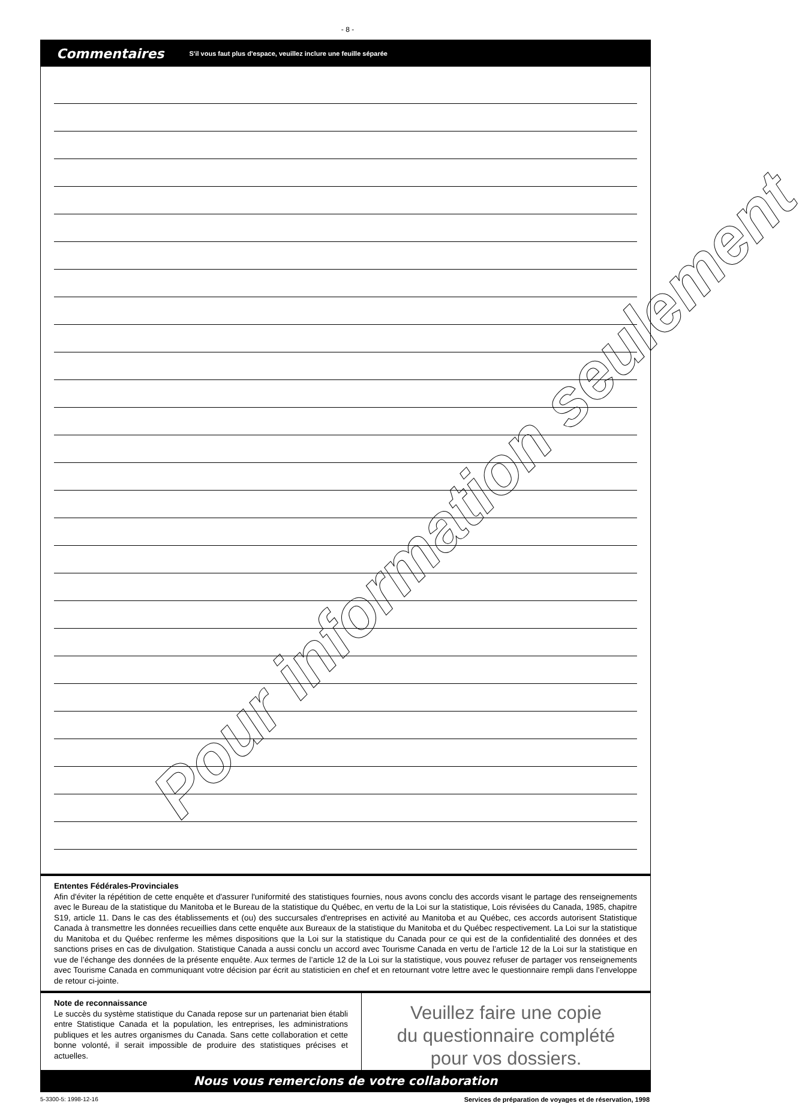- 8 -
Commentaires S'il vous faut plus d'espace, veuillez inclure une feuille séparée
Ententes Fédérales-Provinciales
Afin d'éviter la répétition de cette enquête et d'assurer l'uniformité des statistiques fournies, nous avons conclu des accords visant le partage des renseignements avec le Bureau de la statistique du Manitoba et le Bureau de la statistique du Québec, en vertu de la Loi sur la statistique, Lois révisées du Canada, 1985, chapitre S19, article 11. Dans le cas des établissements et (ou) des succursales d'entreprises en activité au Manitoba et au Québec, ces accords autorisent Statistique Canada à transmettre les données recueillies dans cette enquête aux Bureaux de la statistique du Manitoba et du Québec respectivement. La Loi sur la statistique du Manitoba et du Québec renferme les mêmes dispositions que la Loi sur la statistique du Canada pour ce qui est de la confidentialité des données et des sanctions prises en cas de divulgation. Statistique Canada a aussi conclu un accord avec Tourisme Canada en vertu de l’article 12 de la Loi sur la statistique en vue de l’échange des données de la présente enquête. Aux termes de l’article 12 de la Loi sur la statistique, vous pouvez refuser de partager vos renseignements avec Tourisme Canada en communiquant votre décision par écrit au statisticien en chef et en retournant votre lettre avec le questionnaire rempli dans l’enveloppe de retour ci-jointe.
Note de reconnaissance
Le succès du système statistique du Canada repose sur un partenariat bien établi entre Statistique Canada et la population, les entreprises, les administrations publiques et les autres organismes du Canada. Sans cette collaboration et cette bonne volonté, il serait impossible de produire des statistiques précises et actuelles.
Veuillez faire une copie
du questionnaire complété
pour vos dossiers.
Nous vous remercions de votre collaboration
5-3300-5: 1998-12-16 Services de préparation de voyages et de réservation, 1998
Pour information seulement